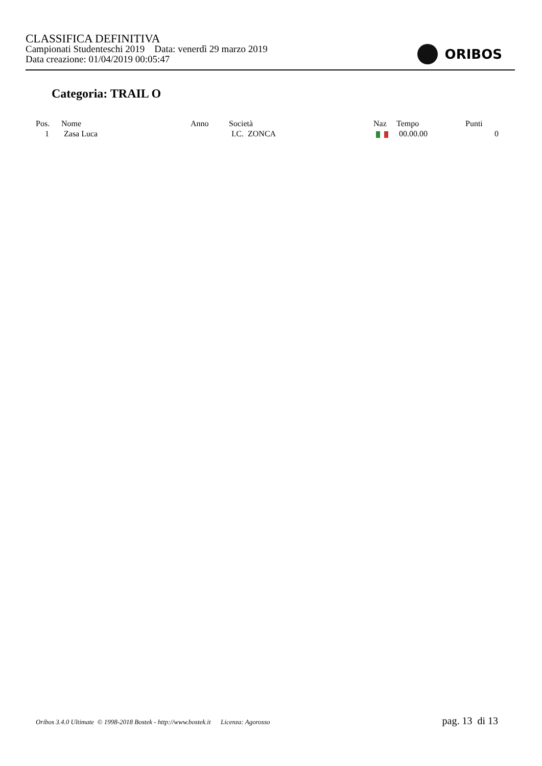CLASSIFICA DEFINITIVA
Campionati Studenteschi 2019 Data: venerdì 29 marzo 2019
Data creazione: 01/04/2019 00:05:47
ORIBOS
Categoria: TRAIL O
| Pos. | Nome | Anno | Società | Naz | Tempo | Punti |
| --- | --- | --- | --- | --- | --- | --- |
| 1 | Zasa Luca | | I.C. ZONCA | | 00.00.00 | 0 |
Oribos 3.4.0 Ultimate © 1998-2018 Bostek - http://www.bostek.it Licenza: Agorosso pag. 13 di 13